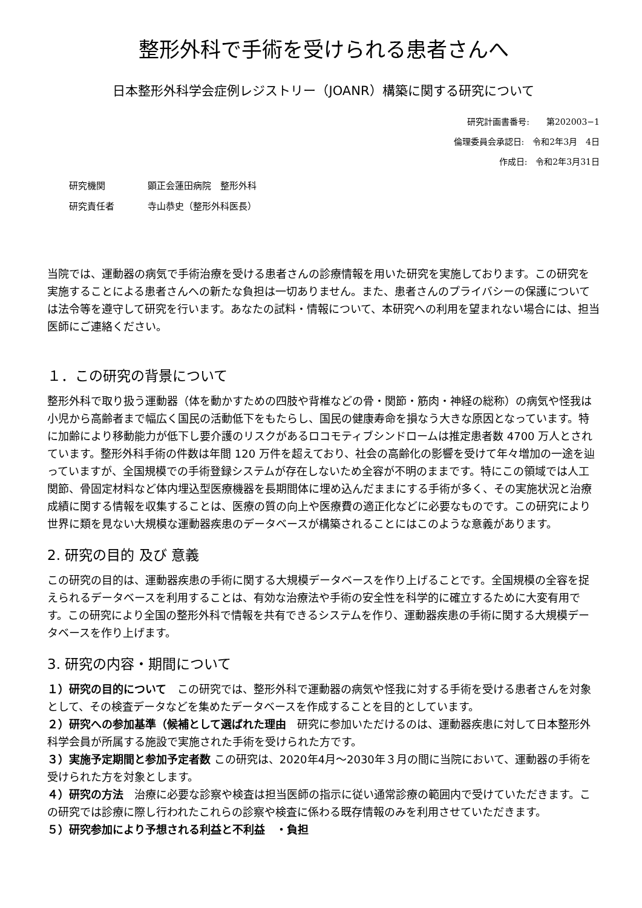整形外科で手術を受けられる患者さんへ
日本整形外科学会症例レジストリー（JOANR）構築に関する研究について
研究計画書番号:　　第202003−1
倫理委員会承認日:　令和2年3月　4日
作成日:　令和2年3月31日
研究機関 顕正会蓮田病院　整形外科
研究責任者 寺山恭史（整形外科医長）
当院では、運動器の病気で手術治療を受ける患者さんの診療情報を用いた研究を実施しております。この研究を実施することによる患者さんへの新たな負担は一切ありません。また、患者さんのプライバシーの保護については法令等を遵守して研究を行います。あなたの試料・情報について、本研究への利用を望まれない場合には、担当医師にご連絡ください。
１．この研究の背景について
整形外科で取り扱う運動器（体を動かすための四肢や背椎などの骨・関節・筋肉・神経の総称）の病気や怪我は小児から高齢者まで幅広く国民の活動低下をもたらし、国民の健康寿命を損なう大きな原因となっています。特に加齢により移動能力が低下し要介護のリスクがあるロコモティブシンドロームは推定患者数 4700 万人とされています。整形外科手術の件数は年間 120 万件を超えており、社会の高齢化の影響を受けて年々増加の一途を辿っていますが、全国規模での手術登録システムが存在しないため全容が不明のままです。特にこの領域では人工関節、骨固定材料など体内埋込型医療機器を長期間体に埋め込んだままにする手術が多く、その実施状況と治療成績に関する情報を収集することは、医療の質の向上や医療費の適正化などに必要なものです。この研究により世界に類を見ない大規模な運動器疾患のデータベースが構築されることにはこのような意義があります。
2. 研究の目的 及び 意義
この研究の目的は、運動器疾患の手術に関する大規模データベースを作り上げることです。全国規模の全容を捉えられるデータベースを利用することは、有効な治療法や手術の安全性を科学的に確立するために大変有用です。この研究により全国の整形外科で情報を共有できるシステムを作り、運動器疾患の手術に関する大規模データベースを作り上げます。
3. 研究の内容・期間について
１）研究の目的について　この研究では、整形外科で運動器の病気や怪我に対する手術を受ける患者さんを対象として、その検査データなどを集めたデータベースを作成することを目的としています。
２）研究への参加基準（候補として選ばれた理由　研究に参加いただけるのは、運動器疾患に対して日本整形外科学会員が所属する施設で実施された手術を受けられた方です。
３）実施予定期間と参加予定者数 この研究は、2020年4月〜2030年３月の間に当院において、運動器の手術を受けられた方を対象とします。
４）研究の方法　治療に必要な診察や検査は担当医師の指示に従い通常診療の範囲内で受けていただきます。この研究では診療に際し行われたこれらの診察や検査に係わる既存情報のみを利用させていただきます。
５）研究参加により予想される利益と不利益　・負担